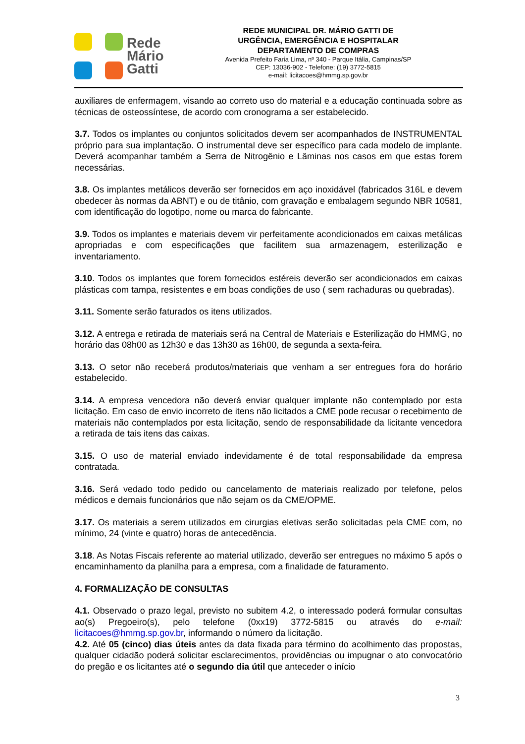Rede
Mário
Gatti
REDE MUNICIPAL DR. MÁRIO GATTI DE
URGÊNCIA, EMERGÊNCIA E HOSPITALAR
DEPARTAMENTO DE COMPRAS
Avenida Prefeito Faria Lima, nº 340 - Parque Itália, Campinas/SP
CEP: 13036-902 - Telefone: (19) 3772-5815
e-mail: licitacoes@hmmg.sp.gov.br
auxiliares de enfermagem, visando ao correto uso do material e a educação continuada sobre as técnicas de osteossíntese, de acordo com cronograma a ser estabelecido.
3.7. Todos os implantes ou conjuntos solicitados devem ser acompanhados de INSTRUMENTAL próprio para sua implantação. O instrumental deve ser específico para cada modelo de implante. Deverá acompanhar também a Serra de Nitrogênio e Lâminas nos casos em que estas forem necessárias.
3.8. Os implantes metálicos deverão ser fornecidos em aço inoxidável (fabricados 316L e devem obedecer às normas da ABNT) e ou de titânio, com gravação e embalagem segundo NBR 10581, com identificação do logotipo, nome ou marca do fabricante.
3.9. Todos os implantes e materiais devem vir perfeitamente acondicionados em caixas metálicas apropriadas e com especificações que facilitem sua armazenagem, esterilização e inventariamento.
3.10. Todos os implantes que forem fornecidos estéreis deverão ser acondicionados em caixas plásticas com tampa, resistentes e em boas condições de uso ( sem rachaduras ou quebradas).
3.11. Somente serão faturados os itens utilizados.
3.12. A entrega e retirada de materiais será na Central de Materiais e Esterilização do HMMG, no horário das 08h00 as 12h30 e das 13h30 as 16h00, de segunda a sexta-feira.
3.13. O setor não receberá produtos/materiais que venham a ser entregues fora do horário estabelecido.
3.14. A empresa vencedora não deverá enviar qualquer implante não contemplado por esta licitação. Em caso de envio incorreto de itens não licitados a CME pode recusar o recebimento de materiais não contemplados por esta licitação, sendo de responsabilidade da licitante vencedora a retirada de tais itens das caixas.
3.15. O uso de material enviado indevidamente é de total responsabilidade da empresa contratada.
3.16. Será vedado todo pedido ou cancelamento de materiais realizado por telefone, pelos médicos e demais funcionários que não sejam os da CME/OPME.
3.17. Os materiais a serem utilizados em cirurgias eletivas serão solicitadas pela CME com, no mínimo, 24 (vinte e quatro) horas de antecedência.
3.18. As Notas Fiscais referente ao material utilizado, deverão ser entregues no máximo 5 após o encaminhamento da planilha para a empresa, com a finalidade de faturamento.
4. FORMALIZAÇÃO DE CONSULTAS
4.1. Observado o prazo legal, previsto no subitem 4.2, o interessado poderá formular consultas ao(s) Pregoeiro(s), pelo telefone (0xx19) 3772-5815 ou através do e-mail: licitacoes@hmmg.sp.gov.br, informando o número da licitação.
4.2. Até 05 (cinco) dias úteis antes da data fixada para término do acolhimento das propostas, qualquer cidadão poderá solicitar esclarecimentos, providências ou impugnar o ato convocatório do pregão e os licitantes até o segundo dia útil que anteceder o início
3